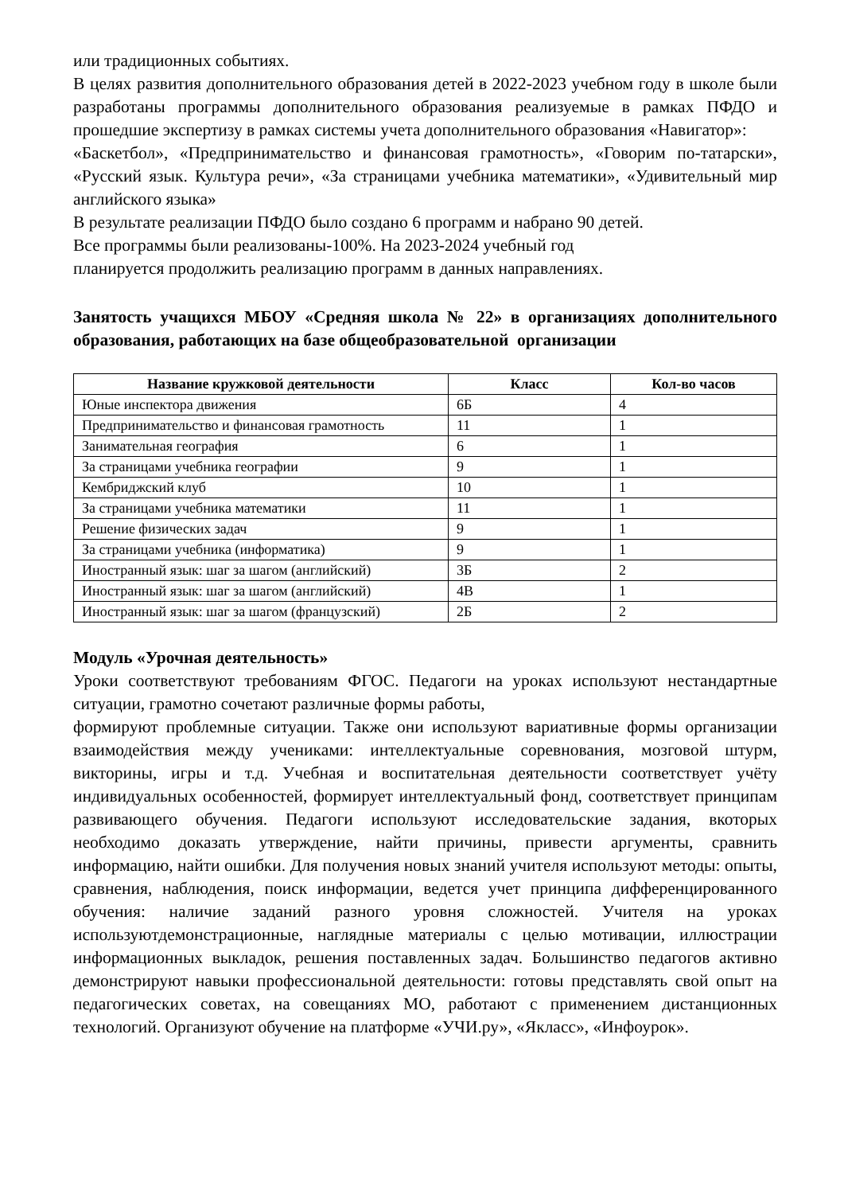или традиционных событиях.
В целях развития дополнительного образования детей в 2022-2023 учебном году в школе были разработаны программы дополнительного образования реализуемые в рамках ПФДО и прошедшие экспертизу в рамках системы учета дополнительного образования «Навигатор»:
«Баскетбол», «Предпринимательство и финансовая грамотность», «Говорим по-татарски», «Русский язык. Культура речи», «За страницами учебника математики», «Удивительный мир английского языка»
В результате реализации ПФДО было создано 6 программ и набрано 90 детей.
Все программы были реализованы-100%. На 2023-2024 учебный год
планируется продолжить реализацию программ в данных направлениях.
Занятость учащихся МБОУ «Средняя школа № 22» в организациях дополнительного образования, работающих на базе общеобразовательной организации
| Название кружковой деятельности | Класс | Кол-во часов |
| --- | --- | --- |
| Юные инспектора движения | 6Б | 4 |
| Предпринимательство и финансовая грамотность | 11 | 1 |
| Занимательная география | 6 | 1 |
| За страницами учебника географии | 9 | 1 |
| Кембриджский клуб | 10 | 1 |
| За страницами учебника математики | 11 | 1 |
| Решение физических задач | 9 | 1 |
| За страницами учебника (информатика) | 9 | 1 |
| Иностранный язык: шаг за шагом (английский) | 3Б | 2 |
| Иностранный язык: шаг за шагом (английский) | 4В | 1 |
| Иностранный язык: шаг за шагом (французский) | 2Б | 2 |
Модуль «Урочная деятельность»
Уроки соответствуют требованиям ФГОС. Педагоги на уроках используют нестандартные ситуации, грамотно сочетают различные формы работы,
формируют проблемные ситуации. Также они используют вариативные формы организации взаимодействия между учениками: интеллектуальные соревнования, мозговой штурм, викторины, игры и т.д. Учебная и воспитательная деятельности соответствует учёту индивидуальных особенностей, формирует интеллектуальный фонд, соответствует принципам развивающего обучения. Педагоги используют исследовательские задания, вкоторых необходимо доказать утверждение, найти причины, привести аргументы, сравнить информацию, найти ошибки. Для получения новых знаний учителя используют методы: опыты, сравнения, наблюдения, поиск информации, ведется учет принципа дифференцированного обучения: наличие заданий разного уровня сложностей. Учителя на уроках используютдемонстрационные, наглядные материалы с целью мотивации, иллюстрации информационных выкладок, решения поставленных задач. Большинство педагогов активно демонстрируют навыки профессиональной деятельности: готовы представлять свой опыт на педагогических советах, на совещаниях МО, работают с применением дистанционных технологий. Организуют обучение на платформе «УЧИ.ру», «Якласс», «Инфоурок».